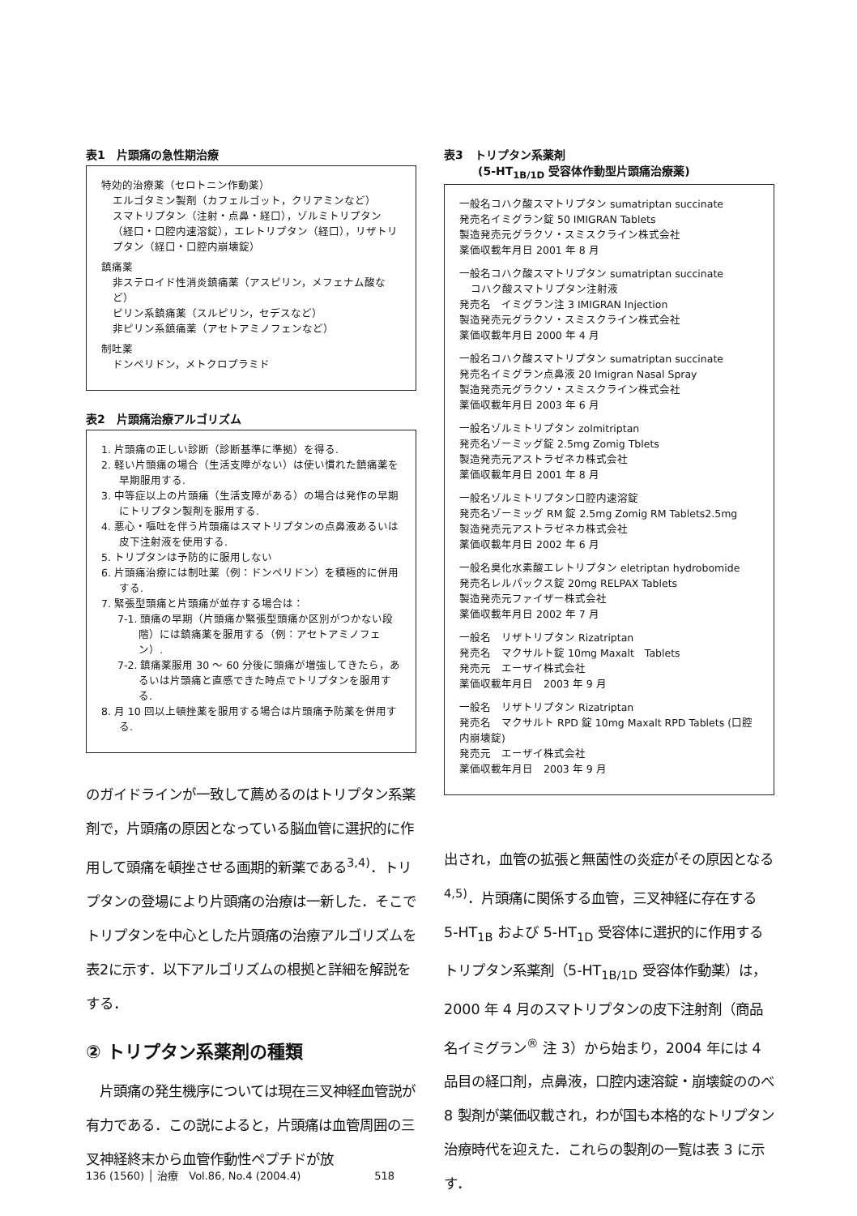表1　片頭痛の急性期治療
特効的治療薬（セロトニン作動薬）
エルゴタミン製剤（カフェルゴット，クリアミンなど）
スマトリプタン（注射・点鼻・経口），ゾルミトリプタン（経口・口腔内速溶錠），エレトリプタン（経口），リザトリプタン（経口・口腔内崩壊錠）
鎮痛薬
非ステロイド性消炎鎮痛薬（アスピリン，メフェナム酸など）
ピリン系鎮痛薬（スルピリン，セデスなど）
非ピリン系鎮痛薬（アセトアミノフェンなど）
制吐薬
ドンペリドン，メトクロプラミド
表2　片頭痛治療アルゴリズム
1. 片頭痛の正しい診断（診断基準に準拠）を得る.
2. 軽い片頭痛の場合（生活支障がない）は使い慣れた鎮痛薬を早期服用する.
3. 中等症以上の片頭痛（生活支障がある）の場合は発作の早期にトリプタン製剤を服用する.
4. 悪心・嘔吐を伴う片頭痛はスマトリプタンの点鼻液あるいは皮下注射液を使用する.
5. トリプタンは予防的に服用しない
6. 片頭痛治療には制吐薬（例：ドンペリドン）を積極的に併用する.
7. 緊張型頭痛と片頭痛が並存する場合は：
7-1. 頭痛の早期（片頭痛か緊張型頭痛か区別がつかない段階）には鎮痛薬を服用する（例：アセトアミノフェン）.
7-2. 鎮痛薬服用 30 ～ 60 分後に頭痛が増強してきたら，あるいは片頭痛と直感できた時点でトリプタンを服用する.
8. 月 10 回以上頓挫薬を服用する場合は片頭痛予防薬を併用する.
のガイドラインが一致して薦めるのはトリプタン系薬剤で，片頭痛の原因となっている脳血管に選択的に作用して頭痛を頓挫させる画期的新薬である<sup>3,4)</sup>．トリプタンの登場により片頭痛の治療は一新した．そこでトリプタンを中心とした片頭痛の治療アルゴリズムを表2に示す．以下アルゴリズムの根拠と詳細を解説をする．
② トリプタン系薬剤の種類
　片頭痛の発生機序については現在三叉神経血管説が有力である．この説によると，片頭痛は血管周囲の三叉神経終末から血管作動性ペプチドが放
表3　トリプタン系薬剤
　　　(5-HT<sub>1B/1D</sub> 受容体作動型片頭痛治療薬)
一般名コハク酸スマトリプタン sumatriptan succinate
発売名イミグラン錠 50 IMIGRAN Tablets
製造発売元グラクソ・スミスクライン株式会社
薬価収載年月日 2001 年 8 月
一般名コハク酸スマトリプタン sumatriptan succinate
コハク酸スマトリプタン注射液
発売名　イミグラン注 3 IMIGRAN Injection
製造発売元グラクソ・スミスクライン株式会社
薬価収載年月日 2000 年 4 月
一般名コハク酸スマトリプタン sumatriptan succinate
発売名イミグラン点鼻液 20 Imigran Nasal Spray
製造発売元グラクソ・スミスクライン株式会社
薬価収載年月日 2003 年 6 月
一般名ゾルミトリプタン zolmitriptan
発売名ゾーミッグ錠 2.5mg Zomig Tblets
製造発売元アストラゼネカ株式会社
薬価収載年月日 2001 年 8 月
一般名ゾルミトリプタン口腔内速溶錠
発売名ゾーミッグ RM 錠 2.5mg Zomig RM Tablets2.5mg
製造発売元アストラゼネカ株式会社
薬価収載年月日 2002 年 6 月
一般名臭化水素酸エレトリプタン eletriptan hydrobomide
発売名レルパックス錠 20mg RELPAX Tablets
製造発売元ファイザー株式会社
薬価収載年月日 2002 年 7 月
一般名　リザトリプタン Rizatriptan
発売名　マクサルト錠 10mg Maxalt　Tablets
発売元　エーザイ株式会社
薬価収載年月日　2003 年 9 月
一般名　リザトリプタン Rizatriptan
発売名　マクサルト RPD 錠 10mg Maxalt RPD Tablets (口腔内崩壊錠)
発売元　エーザイ株式会社
薬価収載年月日　2003 年 9 月
出され，血管の拡張と無菌性の炎症がその原因となる<sup>4,5)</sup>．片頭痛に関係する血管，三叉神経に存在する 5-HT<sub>1B</sub> および 5-HT<sub>1D</sub> 受容体に選択的に作用するトリプタン系薬剤（5-HT<sub>1B/1D</sub> 受容体作動薬）は，2000 年 4 月のスマトリプタンの皮下注射剤（商品名イミグラン<sup>®</sup> 注 3）から始まり，2004 年には 4 品目の経口剤，点鼻液，口腔内速溶錠・崩壊錠ののべ 8 製剤が薬価収載され，わが国も本格的なトリプタン治療時代を迎えた．これらの製剤の一覧は表 3 に示す．
136 (1560) │ 治療　Vol.86, No.4 (2004.4)　　　　　　　518